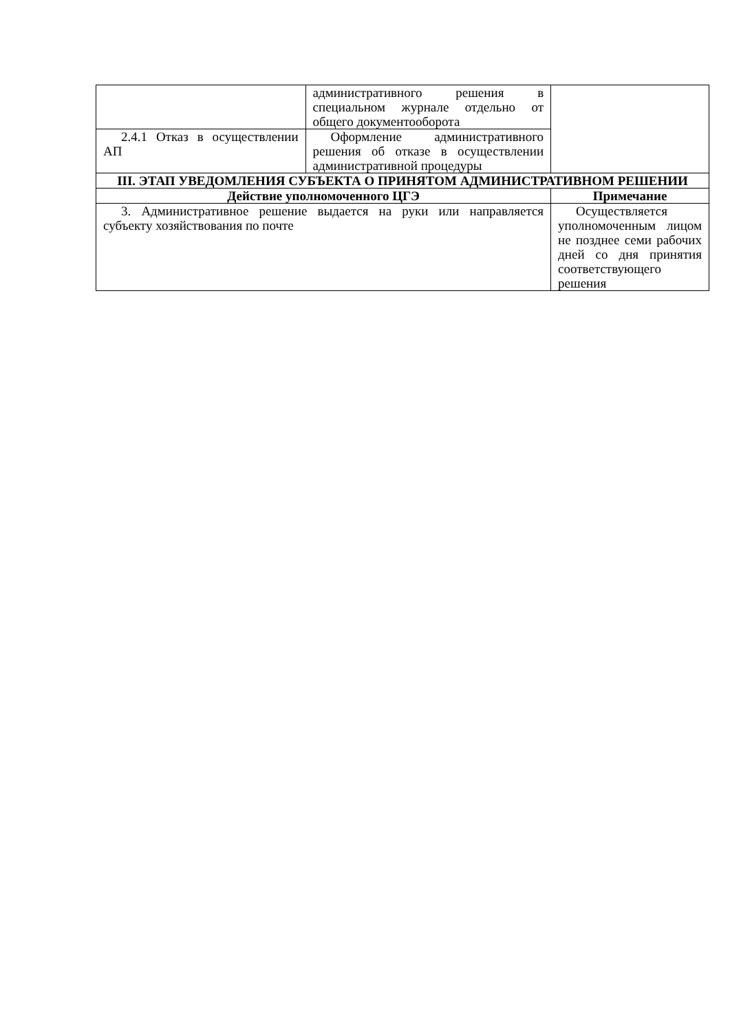| | административного решения в специальном журнале отдельно от общего документооборота | |
| 2.4.1 Отказ в осуществлении АП | Оформление административного решения об отказе в осуществлении административной процедуры | |
| III. ЭТАП УВЕДОМЛЕНИЯ СУБЪЕКТА О ПРИНЯТОМ АДМИНИСТРАТИВНОМ РЕШЕНИИ | | |
| Действие уполномоченного ЦГЭ | | Примечание |
| 3. Административное решение выдается на руки или направляется субъекту хозяйствования по почте | | Осуществляется уполномоченным лицом не позднее семи рабочих дней со дня принятия соответствующего решения |